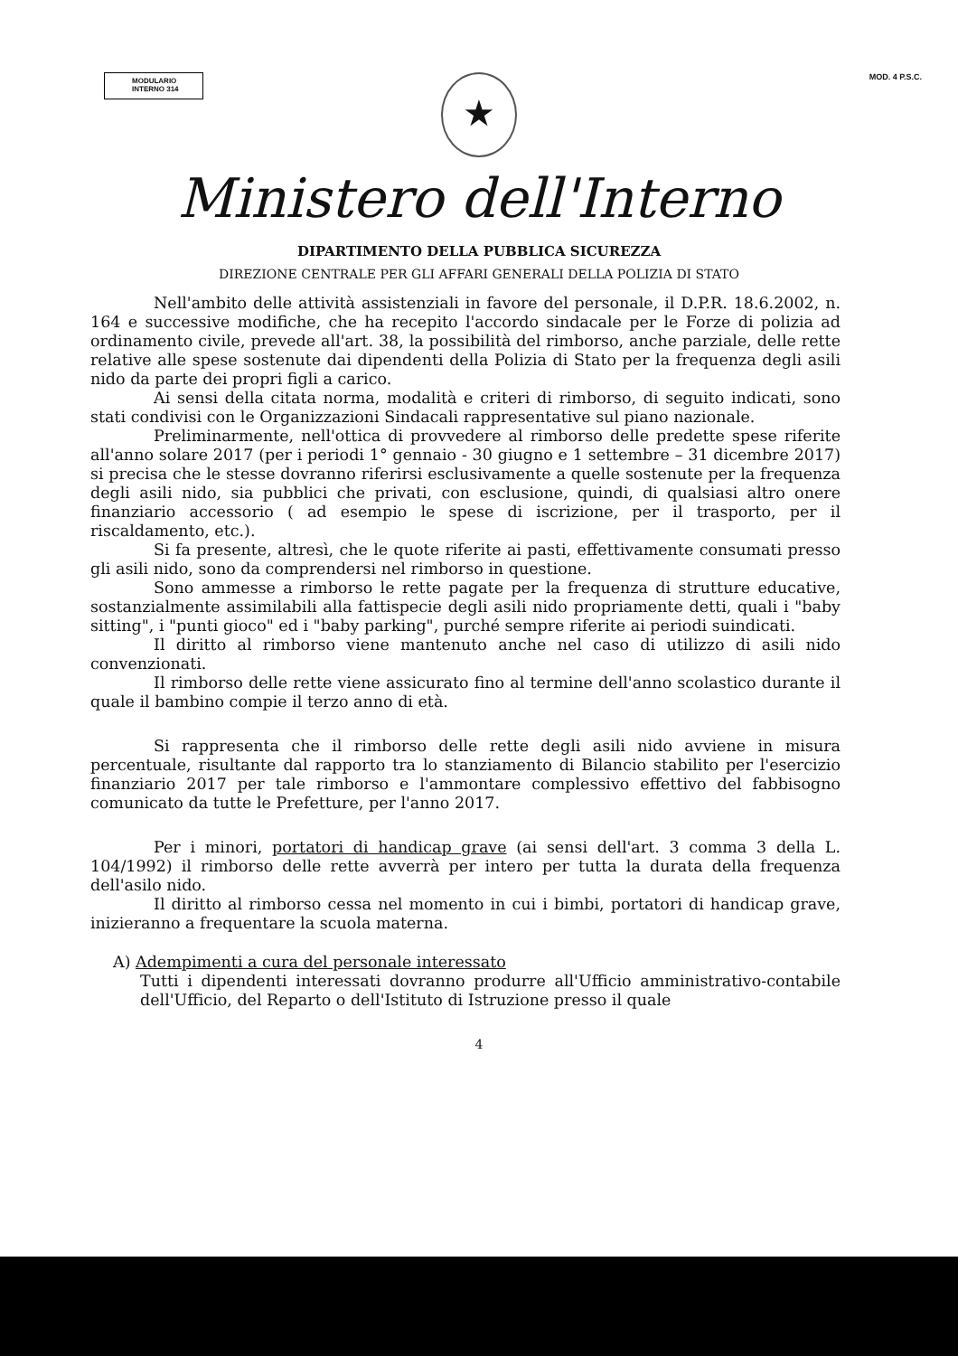MODULARIO
INTERNO 314
MOD. 4 P.S.C.
★
Ministero dell'Interno
DIPARTIMENTO DELLA PUBBLICA SICUREZZA
DIREZIONE CENTRALE PER GLI AFFARI GENERALI DELLA POLIZIA DI STATO
Nell'ambito delle attività assistenziali in favore del personale, il D.P.R. 18.6.2002, n. 164 e successive modifiche, che ha recepito l'accordo sindacale per le Forze di polizia ad ordinamento civile, prevede all'art. 38, la possibilità del rimborso, anche parziale, delle rette relative alle spese sostenute dai dipendenti della Polizia di Stato per la frequenza degli asili nido da parte dei propri figli a carico.
Ai sensi della citata norma, modalità e criteri di rimborso, di seguito indicati, sono stati condivisi con le Organizzazioni Sindacali rappresentative sul piano nazionale.
Preliminarmente, nell'ottica di provvedere al rimborso delle predette spese riferite all'anno solare 2017 (per i periodi 1° gennaio - 30 giugno e 1 settembre – 31 dicembre 2017) si precisa che le stesse dovranno riferirsi esclusivamente a quelle sostenute per la frequenza degli asili nido, sia pubblici che privati, con esclusione, quindi, di qualsiasi altro onere finanziario accessorio ( ad esempio le spese di iscrizione, per il trasporto, per il riscaldamento, etc.).
Si fa presente, altresì, che le quote riferite ai pasti, effettivamente consumati presso gli asili nido, sono da comprendersi nel rimborso in questione.
Sono ammesse a rimborso le rette pagate per la frequenza di strutture educative, sostanzialmente assimilabili alla fattispecie degli asili nido propriamente detti, quali i "baby sitting", i "punti gioco" ed i "baby parking", purché sempre riferite ai periodi suindicati.
Il diritto al rimborso viene mantenuto anche nel caso di utilizzo di asili nido convenzionati.
Il rimborso delle rette viene assicurato fino al termine dell'anno scolastico durante il quale il bambino compie il terzo anno di età.
Si rappresenta che il rimborso delle rette degli asili nido avviene in misura percentuale, risultante dal rapporto tra lo stanziamento di Bilancio stabilito per l'esercizio finanziario 2017 per tale rimborso e l'ammontare complessivo effettivo del fabbisogno comunicato da tutte le Prefetture, per l'anno 2017.
Per i minori, portatori di handicap grave (ai sensi dell'art. 3 comma 3 della L. 104/1992) il rimborso delle rette avverrà per intero per tutta la durata della frequenza dell'asilo nido.
Il diritto al rimborso cessa nel momento in cui i bimbi, portatori di handicap grave, inizieranno a frequentare la scuola materna.
A) Adempimenti a cura del personale interessato
Tutti i dipendenti interessati dovranno produrre all'Ufficio amministrativo-contabile dell'Ufficio, del Reparto o dell'Istituto di Istruzione presso il quale
4